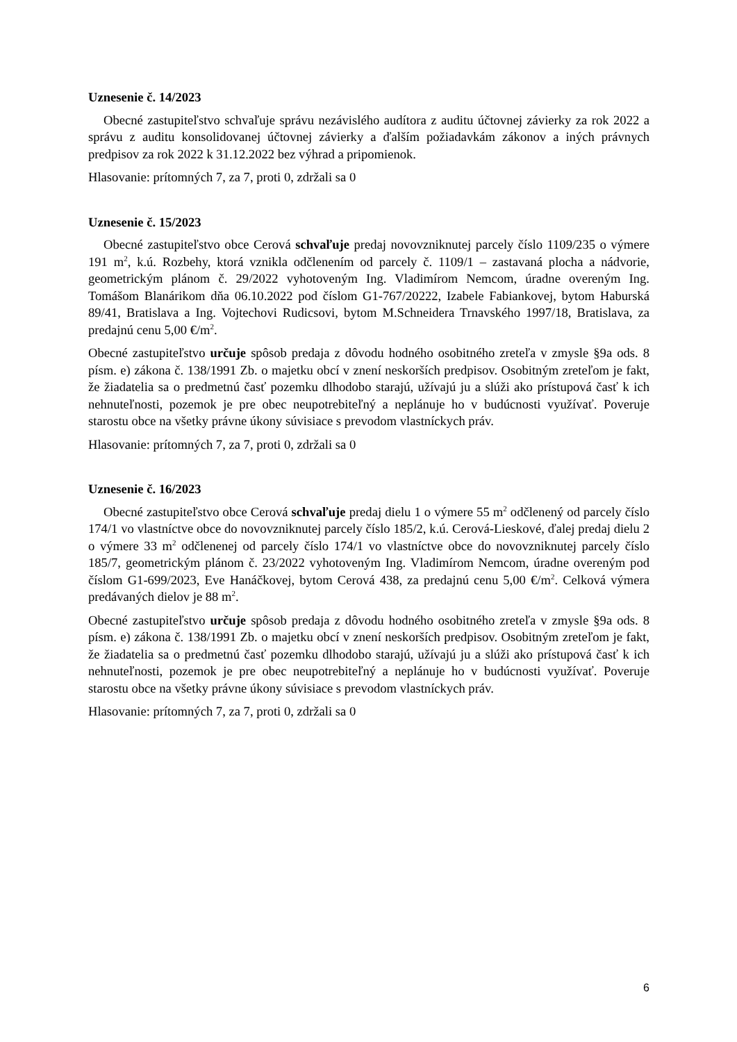Uznesenie č. 14/2023
Obecné zastupiteľstvo schvaľuje správu nezávislého audítora z auditu účtovnej závierky za rok 2022 a správu z auditu konsolidovanej účtovnej závierky a ďalším požiadavkám zákonov a iných právnych predpisov za rok 2022 k 31.12.2022 bez výhrad a pripomienok.
Hlasovanie: prítomných 7, za 7, proti 0, zdržali sa 0
Uznesenie č. 15/2023
Obecné zastupiteľstvo obce Cerová schvaľuje predaj novovzniknutej parcely číslo 1109/235 o výmere 191 m<sup>2</sup>, k.ú. Rozbehy, ktorá vznikla odčlenením od parcely č. 1109/1 – zastavaná plocha a nádvorie, geometrickým plánom č. 29/2022 vyhotoveným Ing. Vladimírom Nemcom, úradne overeným Ing. Tomášom Blanárikom dňa 06.10.2022 pod číslom G1-767/20222, Izabele Fabiankovej, bytom Haburská 89/41, Bratislava a Ing. Vojtechovi Rudicsovi, bytom M.Schneidera Trnavského 1997/18, Bratislava, za predajnú cenu 5,00 €/m<sup>2</sup>.
Obecné zastupiteľstvo určuje spôsob predaja z dôvodu hodného osobitného zreteľa v zmysle §9a ods. 8 písm. e) zákona č. 138/1991 Zb. o majetku obcí v znení neskorších predpisov. Osobitným zreteľom je fakt, že žiadatelia sa o predmetnú časť pozemku dlhodobo starajú, užívajú ju a slúži ako prístupová časť k ich nehnuteľnosti, pozemok je pre obec neupotrebiteľný a neplánuje ho v budúcnosti využívať. Poveruje starostu obce na všetky právne úkony súvisiace s prevodom vlastníckych práv.
Hlasovanie: prítomných 7, za 7, proti 0, zdržali sa 0
Uznesenie č. 16/2023
Obecné zastupiteľstvo obce Cerová schvaľuje predaj dielu 1 o výmere 55 m<sup>2</sup> odčlenený od parcely číslo 174/1 vo vlastníctve obce do novovzniknutej parcely číslo 185/2, k.ú. Cerová-Lieskové, ďalej predaj dielu 2 o výmere 33 m<sup>2</sup> odčlenenej od parcely číslo 174/1 vo vlastníctve obce do novovzniknutej parcely číslo 185/7, geometrickým plánom č. 23/2022 vyhotoveným Ing. Vladimírom Nemcom, úradne overeným pod číslom G1-699/2023, Eve Hanáčkovej, bytom Cerová 438, za predajnú cenu 5,00 €/m<sup>2</sup>. Celková výmera predávaných dielov je 88 m<sup>2</sup>.
Obecné zastupiteľstvo určuje spôsob predaja z dôvodu hodného osobitného zreteľa v zmysle §9a ods. 8 písm. e) zákona č. 138/1991 Zb. o majetku obcí v znení neskorších predpisov. Osobitným zreteľom je fakt, že žiadatelia sa o predmetnú časť pozemku dlhodobo starajú, užívajú ju a slúži ako prístupová časť k ich nehnuteľnosti, pozemok je pre obec neupotrebiteľný a neplánuje ho v budúcnosti využívať. Poveruje starostu obce na všetky právne úkony súvisiace s prevodom vlastníckych práv.
Hlasovanie: prítomných 7, za 7, proti 0, zdržali sa 0
6